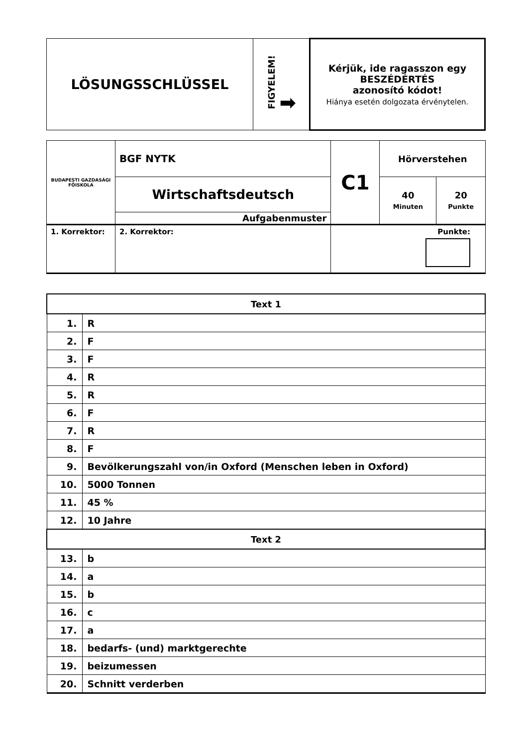| LÖSUNGSSCHLÜSSEL | FIGYELEM! ➡ | Kérjük, ide ragasszon egy BESZÉDÉRTÉS azonosító kódot! Hiánya esetén dolgozata érvénytelen. |
| BUDAPESTI GAZDASÁGI FŐISKOLA | BGF NYTK | | C1 | Hörverstehen | |
| | Wirtschaftsdeutsch | | | 40 Minuten | 20 Punkte |
| | Aufgabenmuster | | | | |
| 1. Korrektor: | | 2. Korrektor: | Punkte: | | |
| Text 1 | |
| --- | --- |
| 1. | R |
| 2. | F |
| 3. | F |
| 4. | R |
| 5. | R |
| 6. | F |
| 7. | R |
| 8. | F |
| 9. | Bevölkerungszahl von/in Oxford (Menschen leben in Oxford) |
| 10. | 5000 Tonnen |
| 11. | 45 % |
| 12. | 10 Jahre |
| Text 2 | |
| 13. | b |
| 14. | a |
| 15. | b |
| 16. | c |
| 17. | a |
| 18. | bedarfs- (und) marktgerechte |
| 19. | beizumessen |
| 20. | Schnitt verderben |